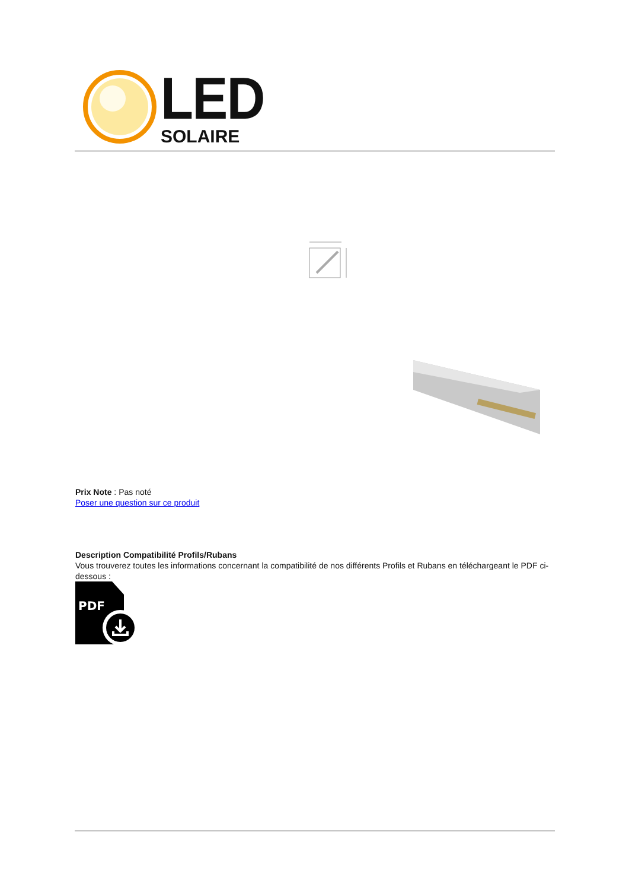LED
SOLAIRE
Prix Note : Pas noté
Poser une question sur ce produit
Description Compatibilité Profils/Rubans
Vous trouverez toutes les informations concernant la compatibilité de nos différents Profils et Rubans en téléchargeant le PDF ci-dessous :
PDF